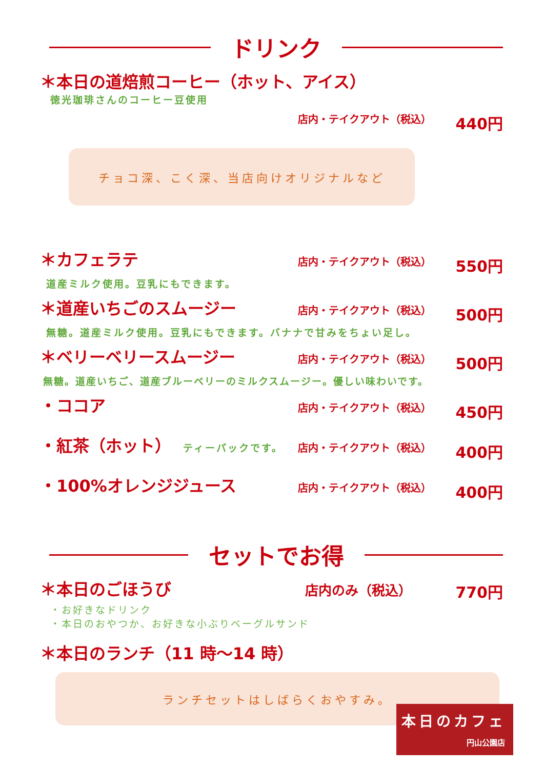ドリンク
＊本日の道焙煎コーヒー（ホット、アイス）
徳光珈琲さんのコーヒー豆使用
店内・テイクアウト（税込） 440円
チョコ深、こく深、当店向けオリジナルなど
＊カフェラテ 店内・テイクアウト（税込） 550円
道産ミルク使用。豆乳にもできます。
＊道産いちごのスムージー 店内・テイクアウト（税込） 500円
無糖。道産ミルク使用。豆乳にもできます。バナナで甘みをちょい足し。
＊ベリーベリースムージー 店内・テイクアウト（税込） 500円
無糖。道産いちご、道産ブルーベリーのミルクスムージー。優しい味わいです。
・ココア 店内・テイクアウト（税込） 450円
・紅茶（ホット） ティーパックです。 店内・テイクアウト（税込） 400円
・100%オレンジジュース 店内・テイクアウト（税込） 400円
セットでお得
＊本日のごほうび 店内のみ（税込） 770円
・お好きなドリンク
・本日のおやつか、お好きな小ぶりベーグルサンド
＊本日のランチ（11 時～14 時）
ランチセットはしばらくおやすみ。
本日のカフェ
円山公園店